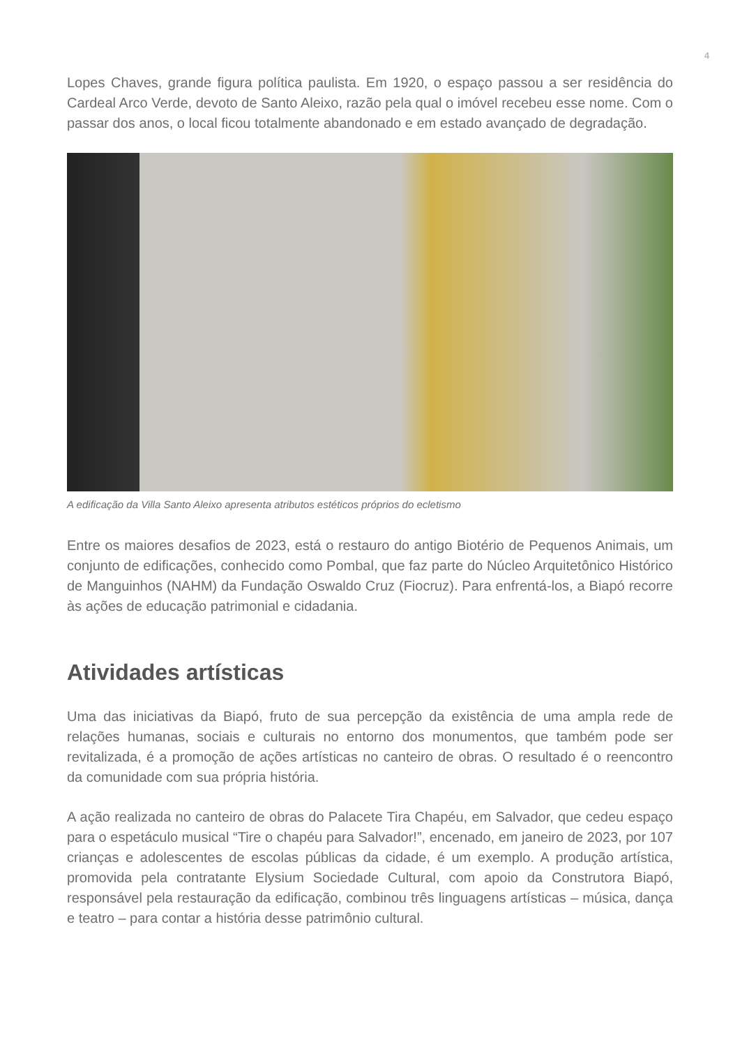4
Lopes Chaves, grande figura política paulista. Em 1920, o espaço passou a ser residência do Cardeal Arco Verde, devoto de Santo Aleixo, razão pela qual o imóvel recebeu esse nome. Com o passar dos anos, o local ficou totalmente abandonado e em estado avançado de degradação.
A edificação da Villa Santo Aleixo apresenta atributos estéticos próprios do ecletismo
Entre os maiores desafios de 2023, está o restauro do antigo Biotério de Pequenos Animais, um conjunto de edificações, conhecido como Pombal, que faz parte do Núcleo Arquitetônico Histórico de Manguinhos (NAHM) da Fundação Oswaldo Cruz (Fiocruz). Para enfrentá-los, a Biapó recorre às ações de educação patrimonial e cidadania.
Atividades artísticas
Uma das iniciativas da Biapó, fruto de sua percepção da existência de uma ampla rede de relações humanas, sociais e culturais no entorno dos monumentos, que também pode ser revitalizada, é a promoção de ações artísticas no canteiro de obras. O resultado é o reencontro da comunidade com sua própria história.
A ação realizada no canteiro de obras do Palacete Tira Chapéu, em Salvador, que cedeu espaço para o espetáculo musical “Tire o chapéu para Salvador!”, encenado, em janeiro de 2023, por 107 crianças e adolescentes de escolas públicas da cidade, é um exemplo. A produção artística, promovida pela contratante Elysium Sociedade Cultural, com apoio da Construtora Biapó, responsável pela restauração da edificação, combinou três linguagens artísticas – música, dança e teatro – para contar a história desse patrimônio cultural.